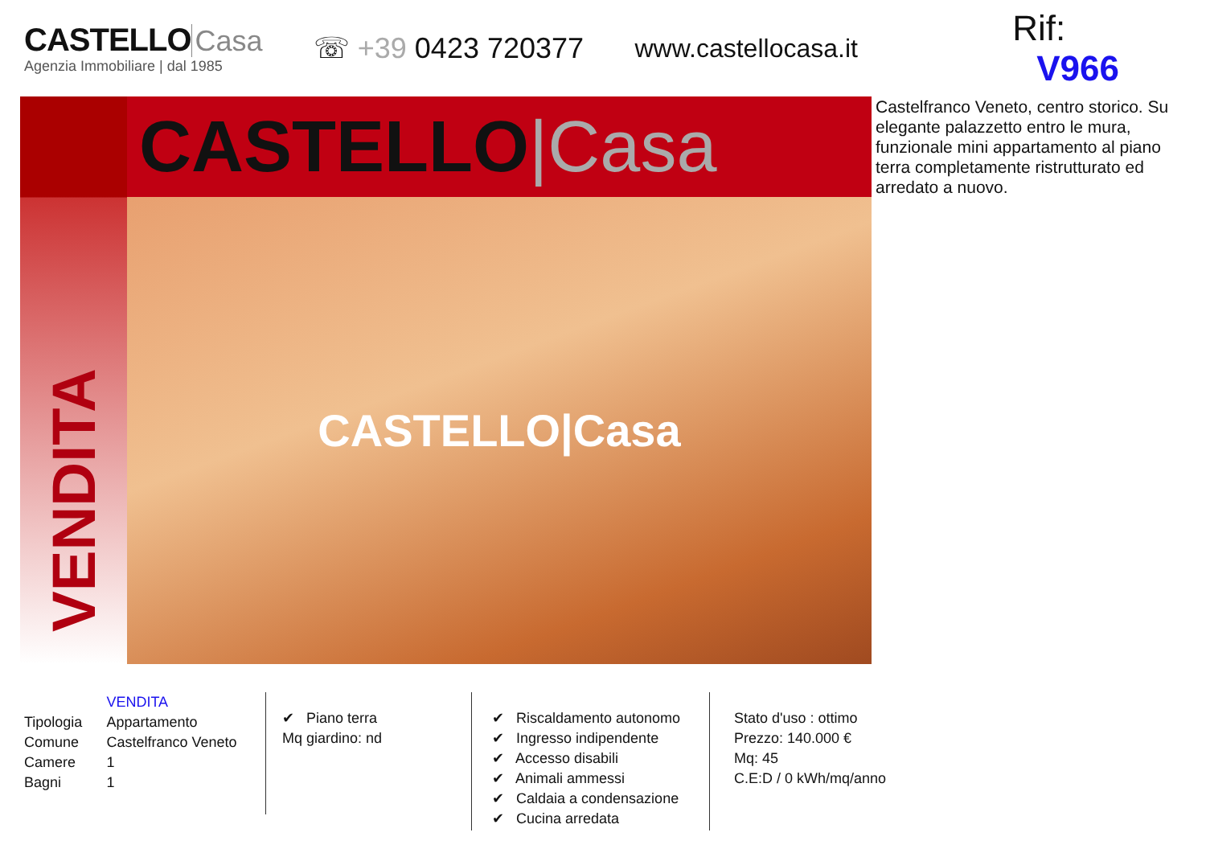CASTELLO Casa
Agenzia Immobiliare | dal 1985
☏ +39 0423 720377 www.castellocasa.it
Rif: V966
VENDITA
CASTELLO|Casa
CASTELLO|Casa
Castelfranco Veneto, centro storico. Su elegante palazzetto entro le mura, funzionale mini appartamento al piano terra completamente ristrutturato ed arredato a nuovo.
| | VENDITA |
| Tipologia | Appartamento |
| Comune | Castelfranco Veneto |
| Camere | 1 |
| Bagni | 1 |
✔ Piano terra
Mq giardino: nd
✔ Riscaldamento autonomo
✔ Ingresso indipendente
✔ Accesso disabili
✔ Animali ammessi
✔ Caldaia a condensazione
✔ Cucina arredata
Stato d'uso : ottimo
Prezzo: 140.000 €
Mq: 45
C.E:D / 0 kWh/mq/anno